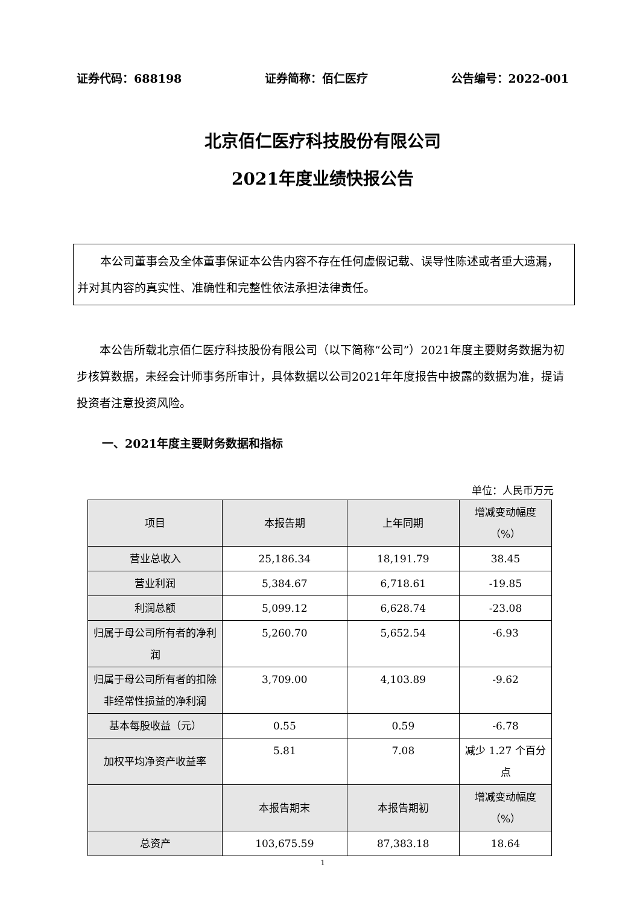证券代码：688198 证券简称：佰仁医疗 公告编号：2022-001
北京佰仁医疗科技股份有限公司
2021年度业绩快报公告
  本公司董事会及全体董事保证本公告内容不存在任何虚假记载、误导性陈述或者重大遗漏，并对其内容的真实性、准确性和完整性依法承担法律责任。
本公告所载北京佰仁医疗科技股份有限公司（以下简称“公司”）2021年度主要财务数据为初步核算数据，未经会计师事务所审计，具体数据以公司2021年年度报告中披露的数据为准，提请投资者注意投资风险。
一、2021年度主要财务数据和指标
单位：人民币万元
| 项目 | 本报告期 | 上年同期 | 增减变动幅度（%） |
| --- | --- | --- | --- |
| 营业总收入 | 25,186.34 | 18,191.79 | 38.45 |
| 营业利润 | 5,384.67 | 6,718.61 | -19.85 |
| 利润总额 | 5,099.12 | 6,628.74 | -23.08 |
| 归属于母公司所有者的净利润 | 5,260.70 | 5,652.54 | -6.93 |
| 归属于母公司所有者的扣除非经常性损益的净利润 | 3,709.00 | 4,103.89 | -9.62 |
| 基本每股收益（元） | 0.55 | 0.59 | -6.78 |
| 加权平均净资产收益率 | 5.81 | 7.08 | 减少 1.27 个百分点 |
| | 本报告期末 | 本报告期初 | 增减变动幅度（%） |
| 总资产 | 103,675.59 | 87,383.18 | 18.64 |
1